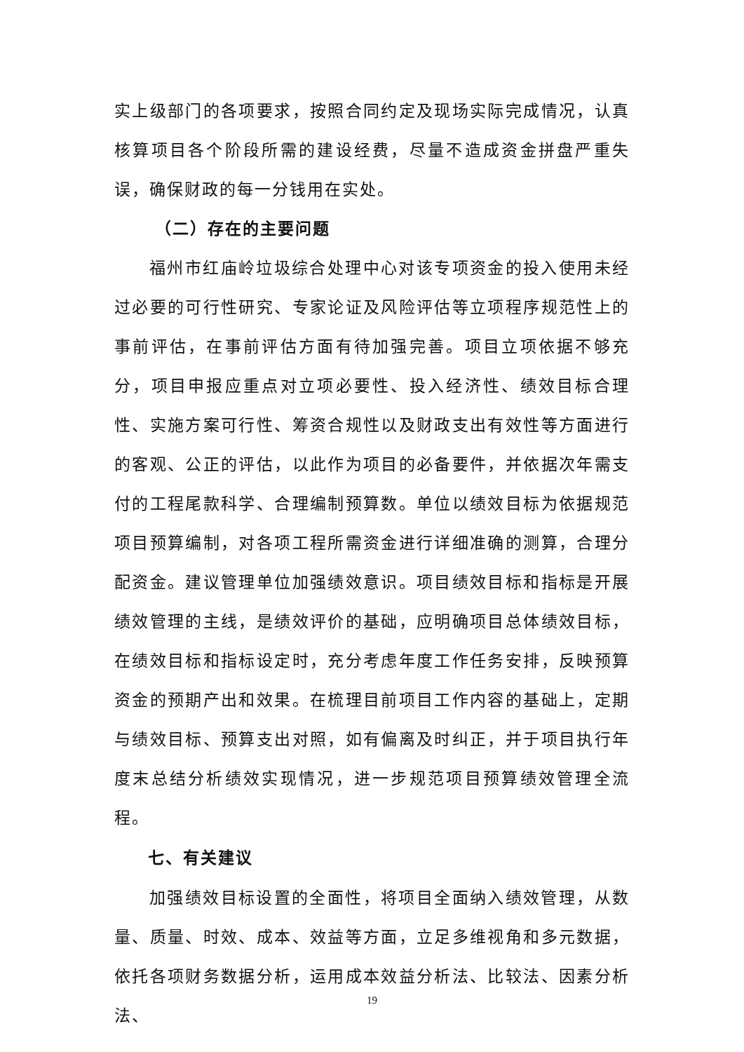实上级部门的各项要求，按照合同约定及现场实际完成情况，认真核算项目各个阶段所需的建设经费，尽量不造成资金拼盘严重失误，确保财政的每一分钱用在实处。
（二）存在的主要问题
福州市红庙岭垃圾综合处理中心对该专项资金的投入使用未经过必要的可行性研究、专家论证及风险评估等立项程序规范性上的事前评估，在事前评估方面有待加强完善。项目立项依据不够充分，项目申报应重点对立项必要性、投入经济性、绩效目标合理性、实施方案可行性、筹资合规性以及财政支出有效性等方面进行的客观、公正的评估，以此作为项目的必备要件，并依据次年需支付的工程尾款科学、合理编制预算数。单位以绩效目标为依据规范项目预算编制，对各项工程所需资金进行详细准确的测算，合理分配资金。建议管理单位加强绩效意识。项目绩效目标和指标是开展绩效管理的主线，是绩效评价的基础，应明确项目总体绩效目标，在绩效目标和指标设定时，充分考虑年度工作任务安排，反映预算资金的预期产出和效果。在梳理目前项目工作内容的基础上，定期与绩效目标、预算支出对照，如有偏离及时纠正，并于项目执行年度末总结分析绩效实现情况，进一步规范项目预算绩效管理全流程。
七、有关建议
加强绩效目标设置的全面性，将项目全面纳入绩效管理，从数量、质量、时效、成本、效益等方面，立足多维视角和多元数据，依托各项财务数据分析，运用成本效益分析法、比较法、因素分析法、
19